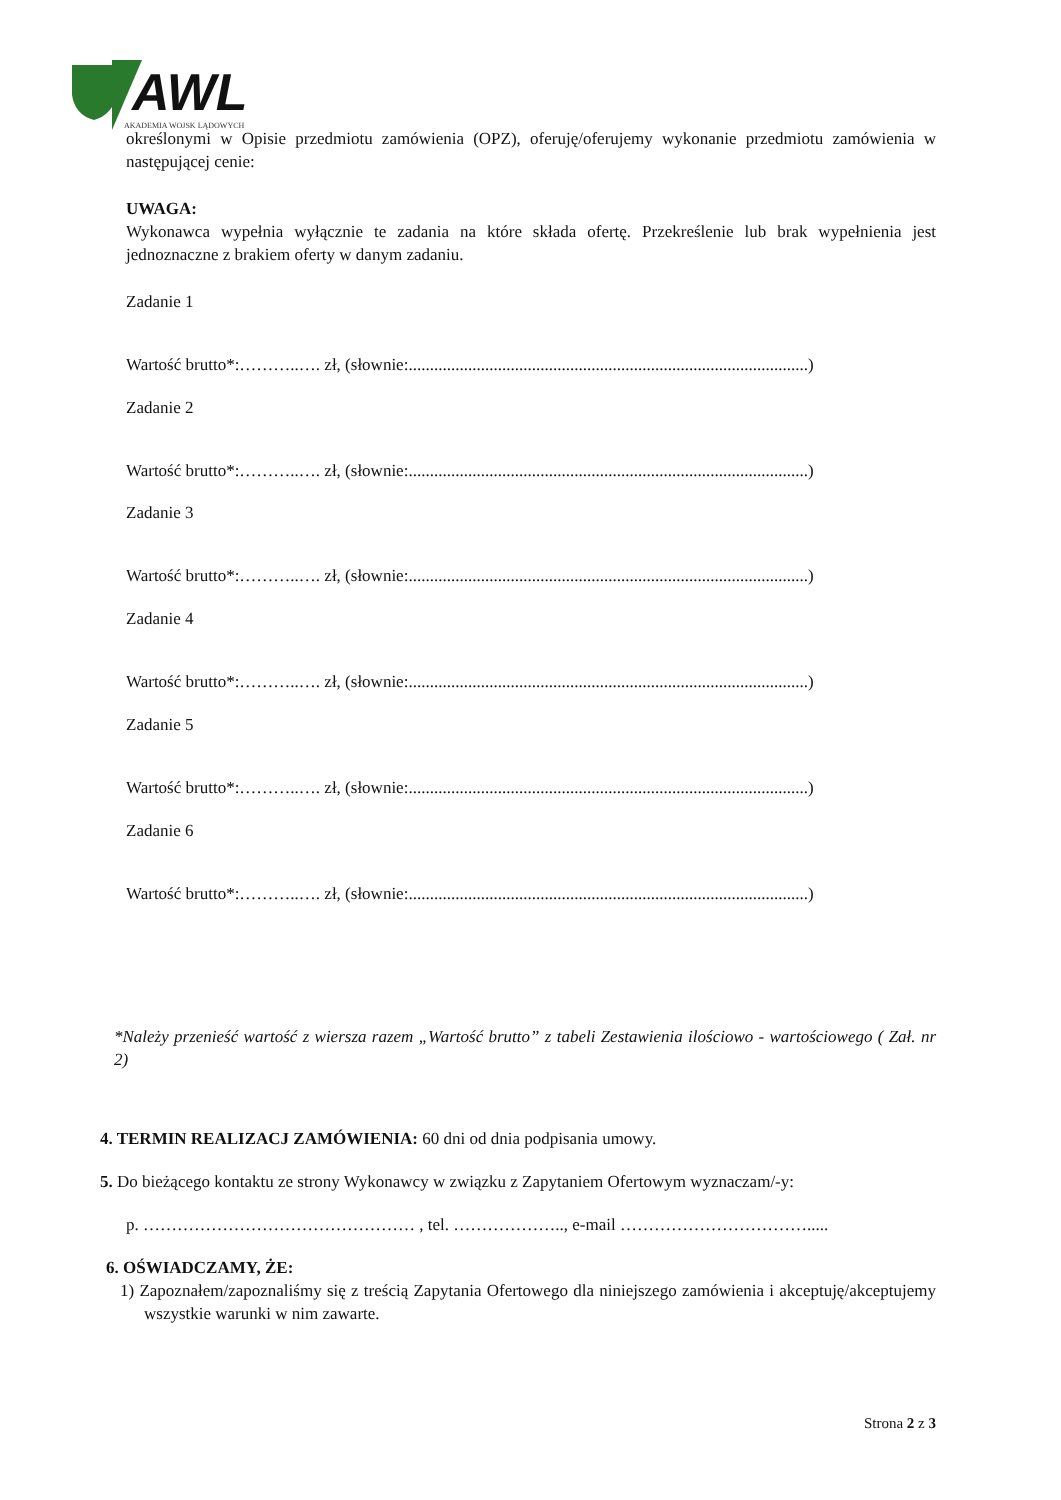AWL
AKADEMIA WOJSK LĄDOWYCH
określonymi w Opisie przedmiotu zamówienia (OPZ), oferuję/oferujemy wykonanie przedmiotu zamówienia w następującej cenie:
UWAGA:
Wykonawca wypełnia wyłącznie te zadania na które składa ofertę. Przekreślenie lub brak wypełnienia jest jednoznaczne z brakiem oferty w danym zadaniu.
Zadanie 1
Wartość brutto*:………..…. zł, (słownie:..............................................................................................)
Zadanie 2
Wartość brutto*:………..…. zł, (słownie:..............................................................................................)
Zadanie 3
Wartość brutto*:………..…. zł, (słownie:..............................................................................................)
Zadanie 4
Wartość brutto*:………..…. zł, (słownie:..............................................................................................)
Zadanie 5
Wartość brutto*:………..…. zł, (słownie:..............................................................................................)
Zadanie 6
Wartość brutto*:………..…. zł, (słownie:..............................................................................................)
*Należy przenieść wartość z wiersza razem „Wartość brutto” z tabeli Zestawienia ilościowo - wartościowego ( Zał. nr 2)
4. TERMIN REALIZACJ ZAMÓWIENIA: 60 dni od dnia podpisania umowy.
5. Do bieżącego kontaktu ze strony Wykonawcy w związku z Zapytaniem Ofertowym wyznaczam/-y:
p. ………………………………………… , tel. ……………….., e-mail …………………………….....
6. OŚWIADCZAMY, ŻE:
1) Zapoznałem/zapoznaliśmy się z treścią Zapytania Ofertowego dla niniejszego zamówienia i akceptuję/akceptujemy wszystkie warunki w nim zawarte.
Strona 2 z 3